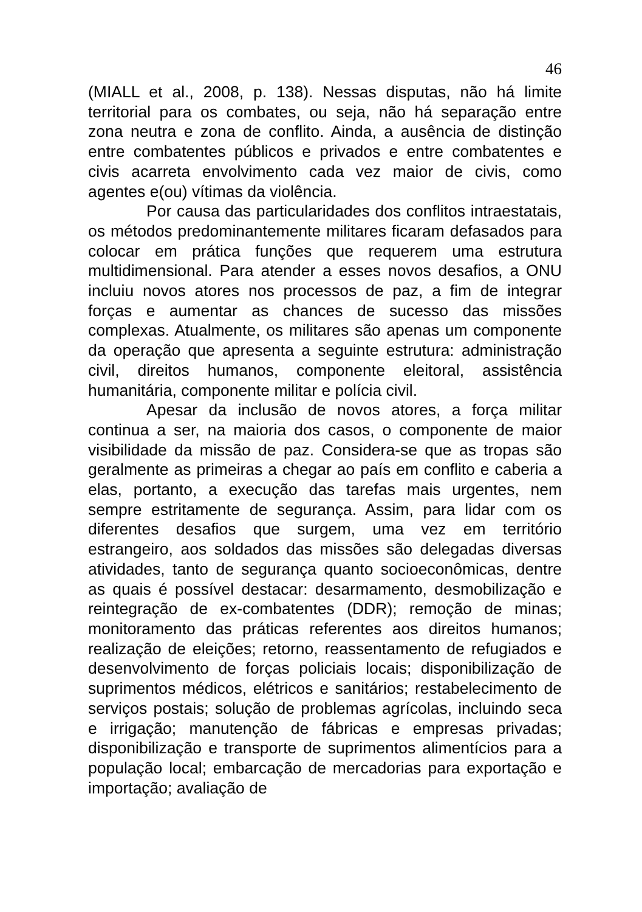46
(MIALL et al., 2008, p. 138). Nessas disputas, não há limite territorial para os combates, ou seja, não há separação entre zona neutra e zona de conflito. Ainda, a ausência de distinção entre combatentes públicos e privados e entre combatentes e civis acarreta envolvimento cada vez maior de civis, como agentes e(ou) vítimas da violência.
Por causa das particularidades dos conflitos intraestatais, os métodos predominantemente militares ficaram defasados para colocar em prática funções que requerem uma estrutura multidimensional. Para atender a esses novos desafios, a ONU incluiu novos atores nos processos de paz, a fim de integrar forças e aumentar as chances de sucesso das missões complexas. Atualmente, os militares são apenas um componente da operação que apresenta a seguinte estrutura: administração civil, direitos humanos, componente eleitoral, assistência humanitária, componente militar e polícia civil.
Apesar da inclusão de novos atores, a força militar continua a ser, na maioria dos casos, o componente de maior visibilidade da missão de paz. Considera-se que as tropas são geralmente as primeiras a chegar ao país em conflito e caberia a elas, portanto, a execução das tarefas mais urgentes, nem sempre estritamente de segurança. Assim, para lidar com os diferentes desafios que surgem, uma vez em território estrangeiro, aos soldados das missões são delegadas diversas atividades, tanto de segurança quanto socioeconômicas, dentre as quais é possível destacar: desarmamento, desmobilização e reintegração de ex-combatentes (DDR); remoção de minas; monitoramento das práticas referentes aos direitos humanos; realização de eleições; retorno, reassentamento de refugiados e desenvolvimento de forças policiais locais; disponibilização de suprimentos médicos, elétricos e sanitários; restabelecimento de serviços postais; solução de problemas agrícolas, incluindo seca e irrigação; manutenção de fábricas e empresas privadas; disponibilização e transporte de suprimentos alimentícios para a população local; embarcação de mercadorias para exportação e importação; avaliação de